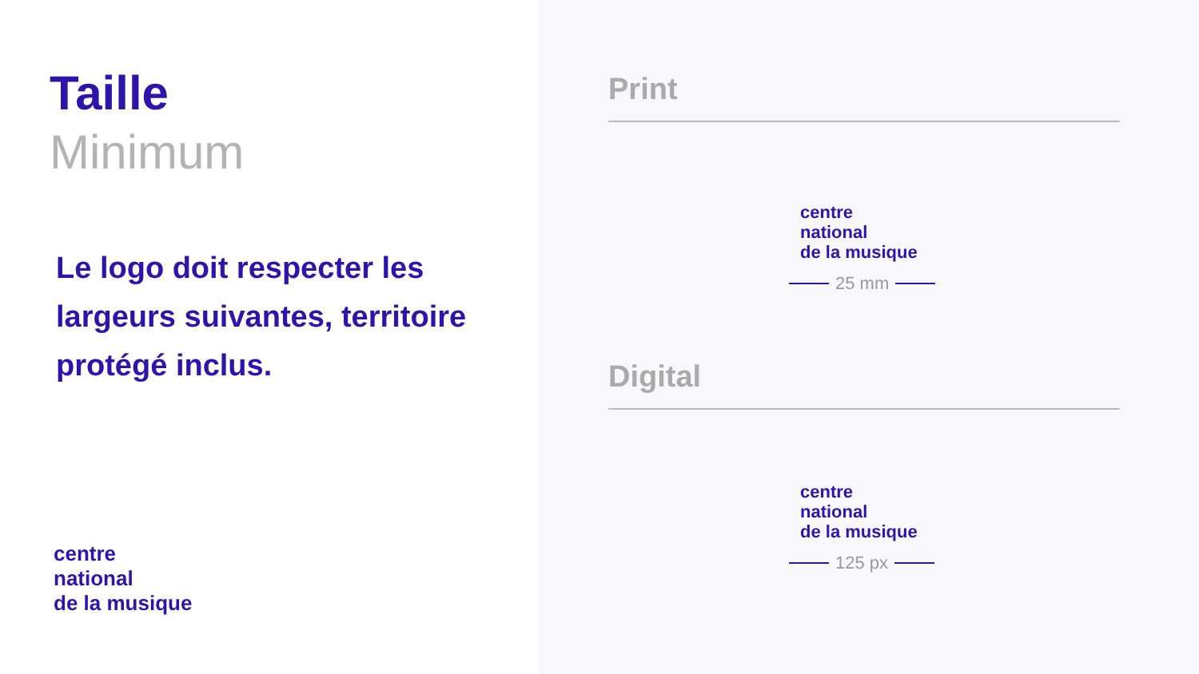Taille
Minimum
Le logo doit respecter les largeurs suivantes, territoire protégé inclus.
centre
national
de la musique
Print
centre
national
de la musique
25 mm
Digital
centre
national
de la musique
125 px